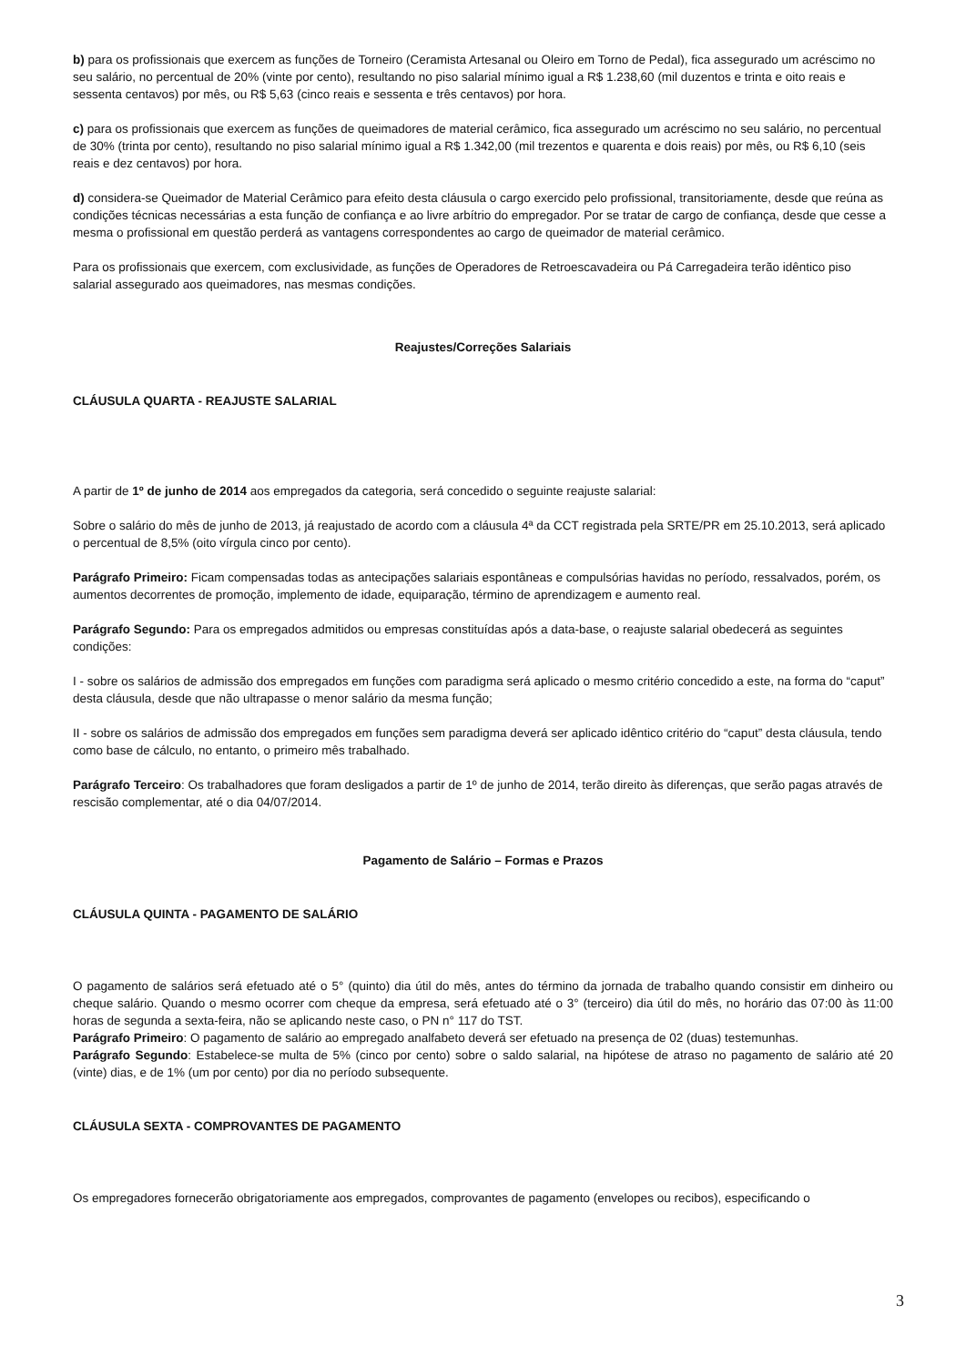b) para os profissionais que exercem as funções de Torneiro (Ceramista Artesanal ou Oleiro em Torno de Pedal), fica assegurado um acréscimo no seu salário, no percentual de 20% (vinte por cento), resultando no piso salarial mínimo igual a R$ 1.238,60 (mil duzentos e trinta e oito reais e sessenta centavos) por mês, ou R$ 5,63 (cinco reais e sessenta e três centavos) por hora.
c) para os profissionais que exercem as funções de queimadores de material cerâmico, fica assegurado um acréscimo no seu salário, no percentual de 30% (trinta por cento), resultando no piso salarial mínimo igual a R$ 1.342,00 (mil trezentos e quarenta e dois reais) por mês, ou R$ 6,10 (seis reais e dez centavos) por hora.
d) considera-se Queimador de Material Cerâmico para efeito desta cláusula o cargo exercido pelo profissional, transitoriamente, desde que reúna as condições técnicas necessárias a esta função de confiança e ao livre arbítrio do empregador. Por se tratar de cargo de confiança, desde que cesse a mesma o profissional em questão perderá as vantagens correspondentes ao cargo de queimador de material cerâmico.
Para os profissionais que exercem, com exclusividade, as funções de Operadores de Retroescavadeira ou Pá Carregadeira terão idêntico piso salarial assegurado aos queimadores, nas mesmas condições.
Reajustes/Correções Salariais
CLÁUSULA QUARTA - REAJUSTE SALARIAL
A partir de 1º de junho de 2014 aos empregados da categoria, será concedido o seguinte reajuste salarial:
Sobre o salário do mês de junho de 2013, já reajustado de acordo com a cláusula 4ª da CCT registrada pela SRTE/PR em 25.10.2013, será aplicado o percentual de 8,5% (oito vírgula cinco por cento).
Parágrafo Primeiro: Ficam compensadas todas as antecipações salariais espontâneas e compulsórias havidas no período, ressalvados, porém, os aumentos decorrentes de promoção, implemento de idade, equiparação, término de aprendizagem e aumento real.
Parágrafo Segundo: Para os empregados admitidos ou empresas constituídas após a data-base, o reajuste salarial obedecerá as seguintes condições:
I - sobre os salários de admissão dos empregados em funções com paradigma será aplicado o mesmo critério concedido a este, na forma do “caput” desta cláusula, desde que não ultrapasse o menor salário da mesma função;
II - sobre os salários de admissão dos empregados em funções sem paradigma deverá ser aplicado idêntico critério do “caput” desta cláusula, tendo como base de cálculo, no entanto, o primeiro mês trabalhado.
Parágrafo Terceiro: Os trabalhadores que foram desligados a partir de 1º de junho de 2014, terão direito às diferenças, que serão pagas através de rescisão complementar, até o dia 04/07/2014.
Pagamento de Salário – Formas e Prazos
CLÁUSULA QUINTA - PAGAMENTO DE SALÁRIO
O pagamento de salários será efetuado até o 5° (quinto) dia útil do mês, antes do término da jornada de trabalho quando consistir em dinheiro ou cheque salário. Quando o mesmo ocorrer com cheque da empresa, será efetuado até o 3° (terceiro) dia útil do mês, no horário das 07:00 às 11:00 horas de segunda a sexta-feira, não se aplicando neste caso, o PN n° 117 do TST.
Parágrafo Primeiro: O pagamento de salário ao empregado analfabeto deverá ser efetuado na presença de 02 (duas) testemunhas.
Parágrafo Segundo: Estabelece-se multa de 5% (cinco por cento) sobre o saldo salarial, na hipótese de atraso no pagamento de salário até 20 (vinte) dias, e de 1% (um por cento) por dia no período subsequente.
CLÁUSULA SEXTA - COMPROVANTES DE PAGAMENTO
Os empregadores fornecerão obrigatoriamente aos empregados, comprovantes de pagamento (envelopes ou recibos), especificando o
3